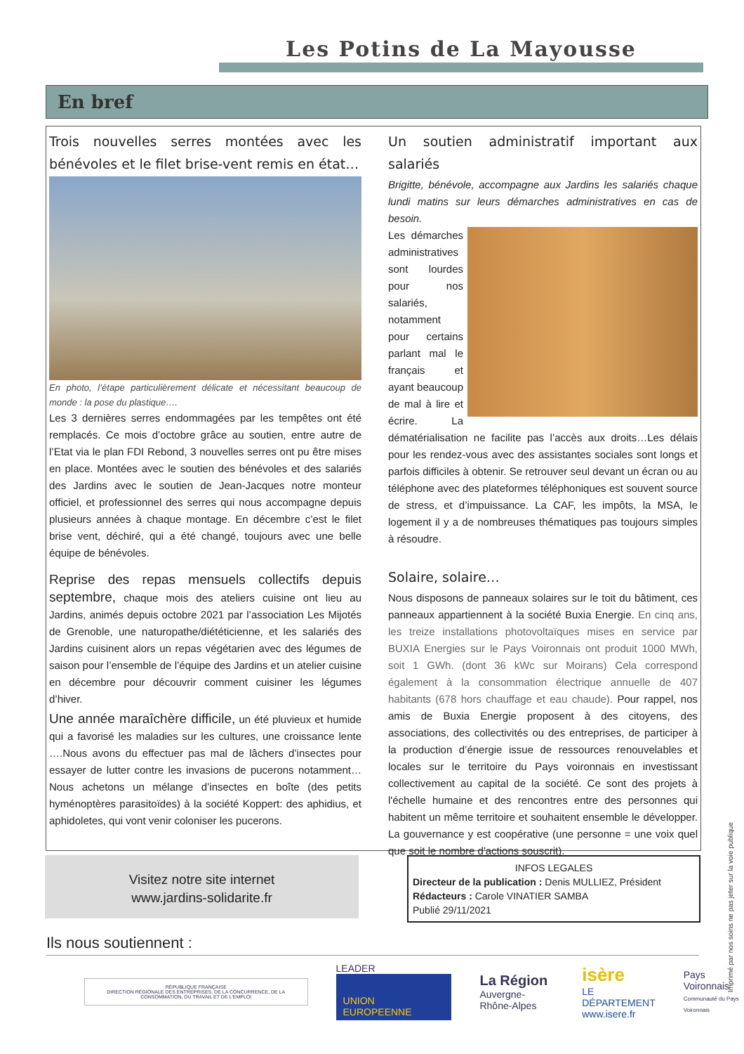Les Potins de La Mayousse
En bref
Trois nouvelles serres montées avec les bénévoles et le filet brise-vent remis en état…
En photo, l’étape particulièrement délicate et nécessitant beaucoup de monde : la pose du plastique….
Les 3 dernières serres endommagées par les tempêtes ont été remplacés. Ce mois d’octobre grâce au soutien, entre autre de l’Etat via le plan FDI Rebond, 3 nouvelles serres ont pu être mises en place. Montées avec le soutien des bénévoles et des salariés des Jardins avec le soutien de Jean-Jacques notre monteur officiel, et professionnel des serres qui nous accompagne depuis plusieurs années à chaque montage. En décembre c’est le filet brise vent, déchiré, qui a été changé, toujours avec une belle équipe de bénévoles.
Reprise des repas mensuels collectifs depuis septembre, chaque mois des ateliers cuisine ont lieu au Jardins, animés depuis octobre 2021 par l’association Les Mijotés de Grenoble, une naturopathe/diététicienne, et les salariés des Jardins cuisinent alors un repas végétarien avec des légumes de saison pour l’ensemble de l’équipe des Jardins et un atelier cuisine en décembre pour découvrir comment cuisiner les légumes d’hiver.
Une année maraîchère difficile, un été pluvieux et humide qui a favorisé les maladies sur les cultures, une croissance lente ….Nous avons du effectuer pas mal de lâchers d’insectes pour essayer de lutter contre les invasions de pucerons notamment…Nous achetons un mélange d’insectes en boîte (des petits hyménoptères parasitoïdes) à la société Koppert: des aphidius, et aphidoletes, qui vont venir coloniser les pucerons.
Un soutien administratif important aux salariés
Brigitte, bénévole, accompagne aux Jardins les salariés chaque lundi matins sur leurs démarches administratives en cas de besoin.
Les démarches administratives sont lourdes pour nos salariés, notamment pour certains parlant mal le français et ayant beaucoup de mal à lire et écrire. La dématérialisation ne facilite pas l’accès aux droits…Les délais pour les rendez-vous avec des assistantes sociales sont longs et parfois difficiles à obtenir. Se retrouver seul devant un écran ou au téléphone avec des plateformes téléphoniques est souvent source de stress, et d’impuissance. La CAF, les impôts, la MSA, le logement il y a de nombreuses thématiques pas toujours simples à résoudre.
Solaire, solaire…
Nous disposons de panneaux solaires sur le toit du bâtiment, ces panneaux appartiennent à la société Buxia Energie. En cinq ans, les treize installations photovoltaïques mises en service par BUXIA Energies sur le Pays Voironnais ont produit 1000 MWh, soit 1 GWh. (dont 36 kWc sur Moirans) Cela correspond également à la consommation électrique annuelle de 407 habitants (678 hors chauffage et eau chaude). Pour rappel, nos amis de Buxia Energie proposent à des citoyens, des associations, des collectivités ou des entreprises, de participer à la production d’énergie issue de ressources renouvelables et locales sur le territoire du Pays voironnais en investissant collectivement au capital de la société. Ce sont des projets à l'échelle humaine et des rencontres entre des personnes qui habitent un même territoire et souhaitent ensemble le développer. La gouvernance y est coopérative (une personne = une voix quel que soit le nombre d'actions souscrit).
Visitez notre site internet
www.jardins-solidarite.fr
INFOS LEGALES
Directeur de la publication : Denis MULLIEZ, Président
Rédacteurs : Carole VINATIER SAMBA
Publié 29/11/2021
Ils nous soutiennent :
RÉPUBLIQUE FRANÇAISE
DIRECTION RÉGIONALE DES ENTREPRISES, DE LA CONCURRENCE, DE LA CONSOMMATION, DU TRAVAIL ET DE L'EMPLOI
LEADER UNION EUROPEENNE
La Région
Auvergne-Rhône-Alpes
isère
LE DÉPARTEMENT
www.isere.fr
Pays Voironnais
Communauté du Pays Voironnais
Imprimé par nos soins ne pas jeter sur la voie publique